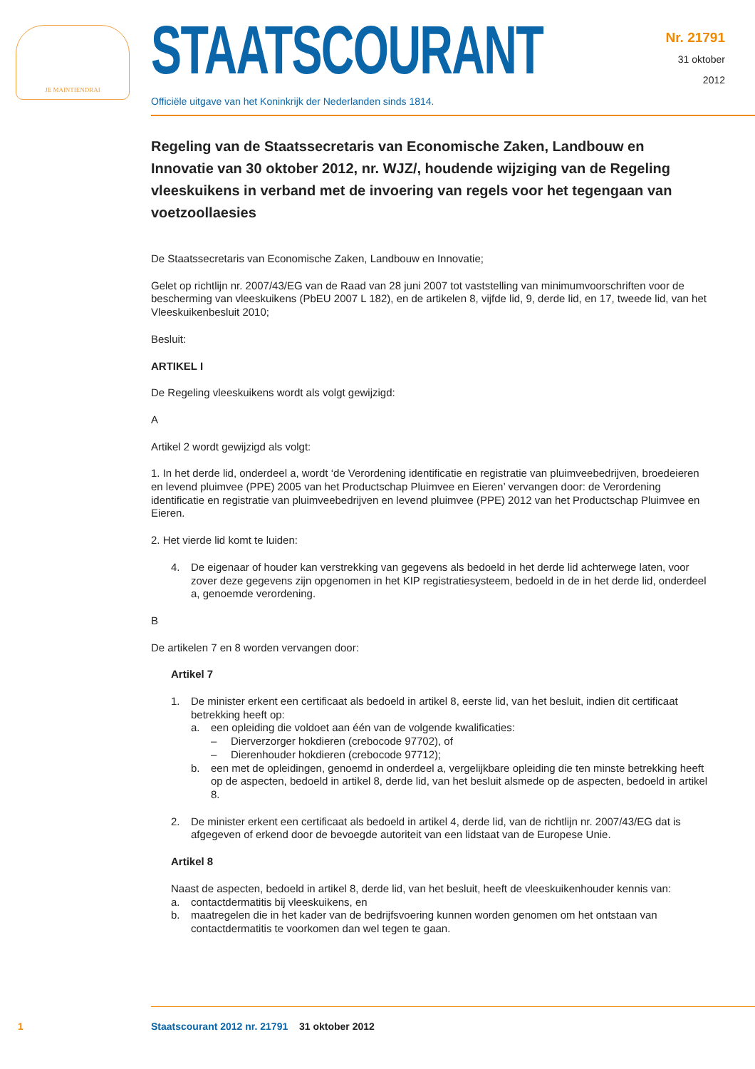JE MAINTIENDRAI
STAATSCOURANT
Officiële uitgave van het Koninkrijk der Nederlanden sinds 1814.
Nr. 21791
31 oktober
2012
Regeling van de Staatssecretaris van Economische Zaken, Landbouw en Innovatie van 30 oktober 2012, nr. WJZ/, houdende wijziging van de Regeling vleeskuikens in verband met de invoering van regels voor het tegengaan van voetzoollaesies
De Staatssecretaris van Economische Zaken, Landbouw en Innovatie;
Gelet op richtlijn nr. 2007/43/EG van de Raad van 28 juni 2007 tot vaststelling van minimumvoorschriften voor de bescherming van vleeskuikens (PbEU 2007 L 182), en de artikelen 8, vijfde lid, 9, derde lid, en 17, tweede lid, van het Vleeskuikenbesluit 2010;
Besluit:
ARTIKEL I
De Regeling vleeskuikens wordt als volgt gewijzigd:
A
Artikel 2 wordt gewijzigd als volgt:
1. In het derde lid, onderdeel a, wordt ‘de Verordening identificatie en registratie van pluimveebedrijven, broedeieren en levend pluimvee (PPE) 2005 van het Productschap Pluimvee en Eieren’ vervangen door: de Verordening identificatie en registratie van pluimveebedrijven en levend pluimvee (PPE) 2012 van het Productschap Pluimvee en Eieren.
2. Het vierde lid komt te luiden:
4. De eigenaar of houder kan verstrekking van gegevens als bedoeld in het derde lid achterwege laten, voor zover deze gegevens zijn opgenomen in het KIP registratiesysteem, bedoeld in de in het derde lid, onderdeel a, genoemde verordening.
B
De artikelen 7 en 8 worden vervangen door:
Artikel 7
1. De minister erkent een certificaat als bedoeld in artikel 8, eerste lid, van het besluit, indien dit certificaat betrekking heeft op:
a. een opleiding die voldoet aan één van de volgende kwalificaties:
– Dierverzorger hokdieren (crebocode 97702), of
– Dierenhouder hokdieren (crebocode 97712);
b. een met de opleidingen, genoemd in onderdeel a, vergelijkbare opleiding die ten minste betrekking heeft op de aspecten, bedoeld in artikel 8, derde lid, van het besluit alsmede op de aspecten, bedoeld in artikel 8.
2. De minister erkent een certificaat als bedoeld in artikel 4, derde lid, van de richtlijn nr. 2007/43/EG dat is afgegeven of erkend door de bevoegde autoriteit van een lidstaat van de Europese Unie.
Artikel 8
Naast de aspecten, bedoeld in artikel 8, derde lid, van het besluit, heeft de vleeskuikenhouder kennis van:
a. contactdermatitis bij vleeskuikens, en
b. maatregelen die in het kader van de bedrijfsvoering kunnen worden genomen om het ontstaan van contactdermatitis te voorkomen dan wel tegen te gaan.
1 Staatscourant 2012 nr. 21791 31 oktober 2012